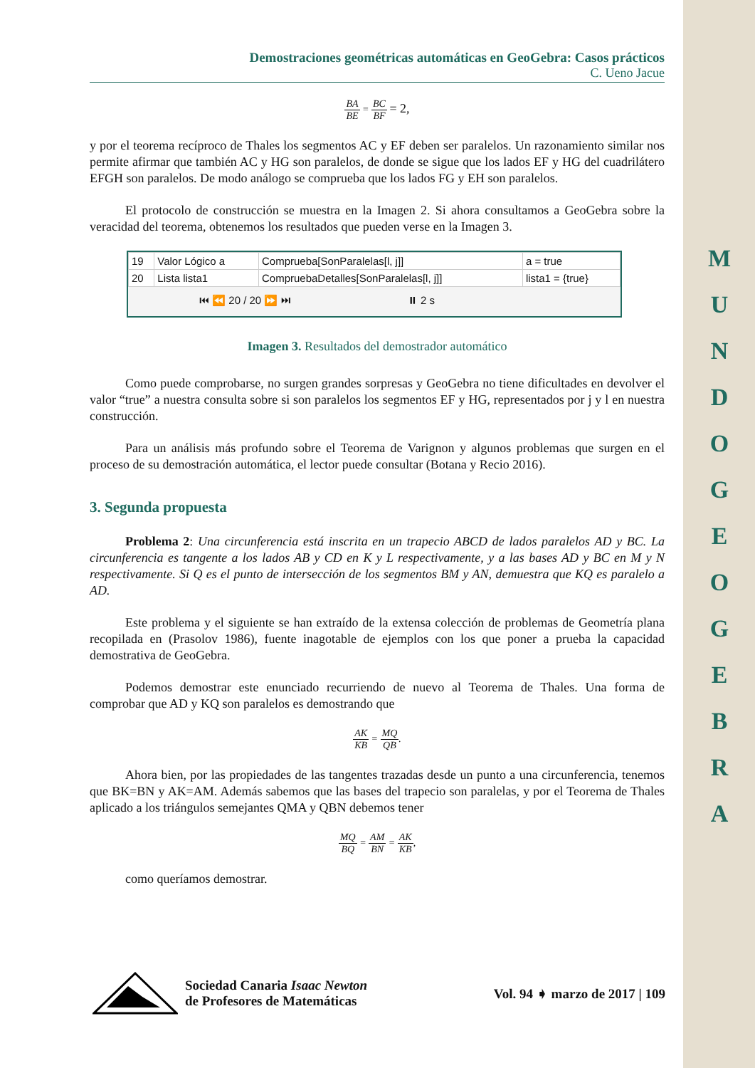M U N D O G E O G E B R A
Demostraciones geométricas automáticas en GeoGebra: Casos prácticos
C. Ueno Jacue
BA BE = BC BF = 2,
y por el teorema recíproco de Thales los segmentos AC y EF deben ser paralelos. Un razonamiento similar nos permite afirmar que también AC y HG son paralelos, de donde se sigue que los lados EF y HG del cuadrilátero EFGH son paralelos. De modo análogo se comprueba que los lados FG y EH son paralelos.
El protocolo de construcción se muestra en la Imagen 2. Si ahora consultamos a GeoGebra sobre la veracidad del teorema, obtenemos los resultados que pueden verse en la Imagen 3.
| 19 | Valor Lógico a | Comprueba[SonParalelas[l, j]] | a = true |
| 20 | Lista lista1 | CompruebaDetalles[SonParalelas[l, j]] | lista1 = {true} |
⏮ ⏪ 20 / 20 ⏩ ⏭ ⏸ 2 s
Imagen 3. Resultados del demostrador automático
Como puede comprobarse, no surgen grandes sorpresas y GeoGebra no tiene dificultades en devolver el valor “true” a nuestra consulta sobre si son paralelos los segmentos EF y HG, representados por j y l en nuestra construcción.
Para un análisis más profundo sobre el Teorema de Varignon y algunos problemas que surgen en el proceso de su demostración automática, el lector puede consultar (Botana y Recio 2016).
3. Segunda propuesta
Problema 2: Una circunferencia está inscrita en un trapecio ABCD de lados paralelos AD y BC. La circunferencia es tangente a los lados AB y CD en K y L respectivamente, y a las bases AD y BC en M y N respectivamente. Si Q es el punto de intersección de los segmentos BM y AN, demuestra que KQ es paralelo a AD.
Este problema y el siguiente se han extraído de la extensa colección de problemas de Geometría plana recopilada en (Prasolov 1986), fuente inagotable de ejemplos con los que poner a prueba la capacidad demostrativa de GeoGebra.
Podemos demostrar este enunciado recurriendo de nuevo al Teorema de Thales. Una forma de comprobar que AD y KQ son paralelos es demostrando que
AK KB = MQ QB.
Ahora bien, por las propiedades de las tangentes trazadas desde un punto a una circunferencia, tenemos que BK=BN y AK=AM. Además sabemos que las bases del trapecio son paralelas, y por el Teorema de Thales aplicado a los triángulos semejantes QMA y QBN debemos tener
MQ BQ = AM BN = AK KB,
como queríamos demostrar.
Sociedad Canaria Isaac Newton
de Profesores de Matemáticas
Vol. 94 ➧ marzo de 2017 | 109